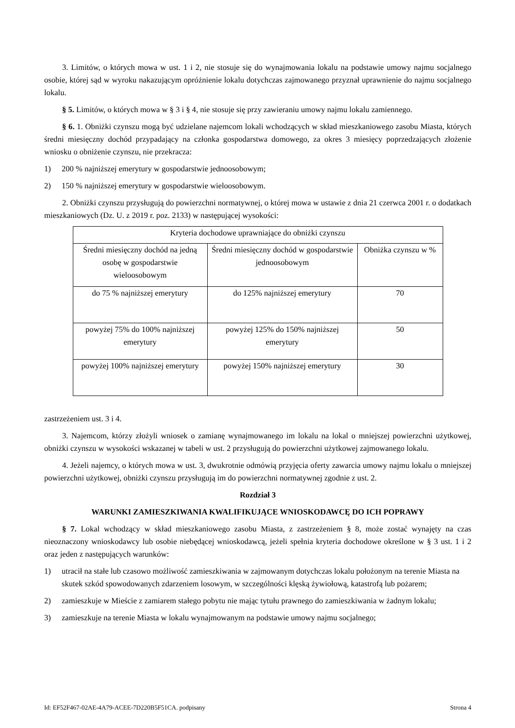3. Limitów, o których mowa w ust. 1 i 2, nie stosuje się do wynajmowania lokalu na podstawie umowy najmu socjalnego osobie, której sąd w wyroku nakazującym opróżnienie lokalu dotychczas zajmowanego przyznał uprawnienie do najmu socjalnego lokalu.
§ 5. Limitów, o których mowa w § 3 i § 4, nie stosuje się przy zawieraniu umowy najmu lokalu zamiennego.
§ 6. 1. Obniżki czynszu mogą być udzielane najemcom lokali wchodzących w skład mieszkaniowego zasobu Miasta, których średni miesięczny dochód przypadający na członka gospodarstwa domowego, za okres 3 miesięcy poprzedzających złożenie wniosku o obniżenie czynszu, nie przekracza:
1) 200 % najniższej emerytury w gospodarstwie jednoosobowym;
2) 150 % najniższej emerytury w gospodarstwie wieloosobowym.
2. Obniżki czynszu przysługują do powierzchni normatywnej, o której mowa w ustawie z dnia 21 czerwca 2001 r. o dodatkach mieszkaniowych (Dz. U. z 2019 r. poz. 2133) w następującej wysokości:
| Kryteria dochodowe uprawniające do obniżki czynszu | | |
| Średni miesięczny dochód na jedną osobę w gospodarstwie wieloosobowym | Średni miesięczny dochód w gospodarstwie jednoosobowym | Obniżka czynszu w % |
| do 75 % najniższej emerytury | do 125% najniższej emerytury | 70 |
| powyżej 75% do 100% najniższej emerytury | powyżej 125% do 150% najniższej emerytury | 50 |
| powyżej 100% najniższej emerytury | powyżej 150% najniższej emerytury | 30 |
zastrzeżeniem ust. 3 i 4.
3. Najemcom, którzy złożyli wniosek o zamianę wynajmowanego im lokalu na lokal o mniejszej powierzchni użytkowej, obniżki czynszu w wysokości wskazanej w tabeli w ust. 2 przysługują do powierzchni użytkowej zajmowanego lokalu.
4. Jeżeli najemcy, o których mowa w ust. 3, dwukrotnie odmówią przyjęcia oferty zawarcia umowy najmu lokalu o mniejszej powierzchni użytkowej, obniżki czynszu przysługują im do powierzchni normatywnej zgodnie z ust. 2.
Rozdział 3
WARUNKI ZAMIESZKIWANIA KWALIFIKUJĄCE WNIOSKODAWCĘ DO ICH POPRAWY
§ 7. Lokal wchodzący w skład mieszkaniowego zasobu Miasta, z zastrzeżeniem § 8, może zostać wynajęty na czas nieoznaczony wnioskodawcy lub osobie niebędącej wnioskodawcą, jeżeli spełnia kryteria dochodowe określone w § 3 ust. 1 i 2 oraz jeden z następujących warunków:
1) utracił na stałe lub czasowo możliwość zamieszkiwania w zajmowanym dotychczas lokalu położonym na terenie Miasta na skutek szkód spowodowanych zdarzeniem losowym, w szczególności klęską żywiołową, katastrofą lub pożarem;
2) zamieszkuje w Mieście z zamiarem stałego pobytu nie mając tytułu prawnego do zamieszkiwania w żadnym lokalu;
3) zamieszkuje na terenie Miasta w lokalu wynajmowanym na podstawie umowy najmu socjalnego;
Id: EF52F467-02AE-4A79-ACEE-7D220B5F51CA. podpisany Strona 4